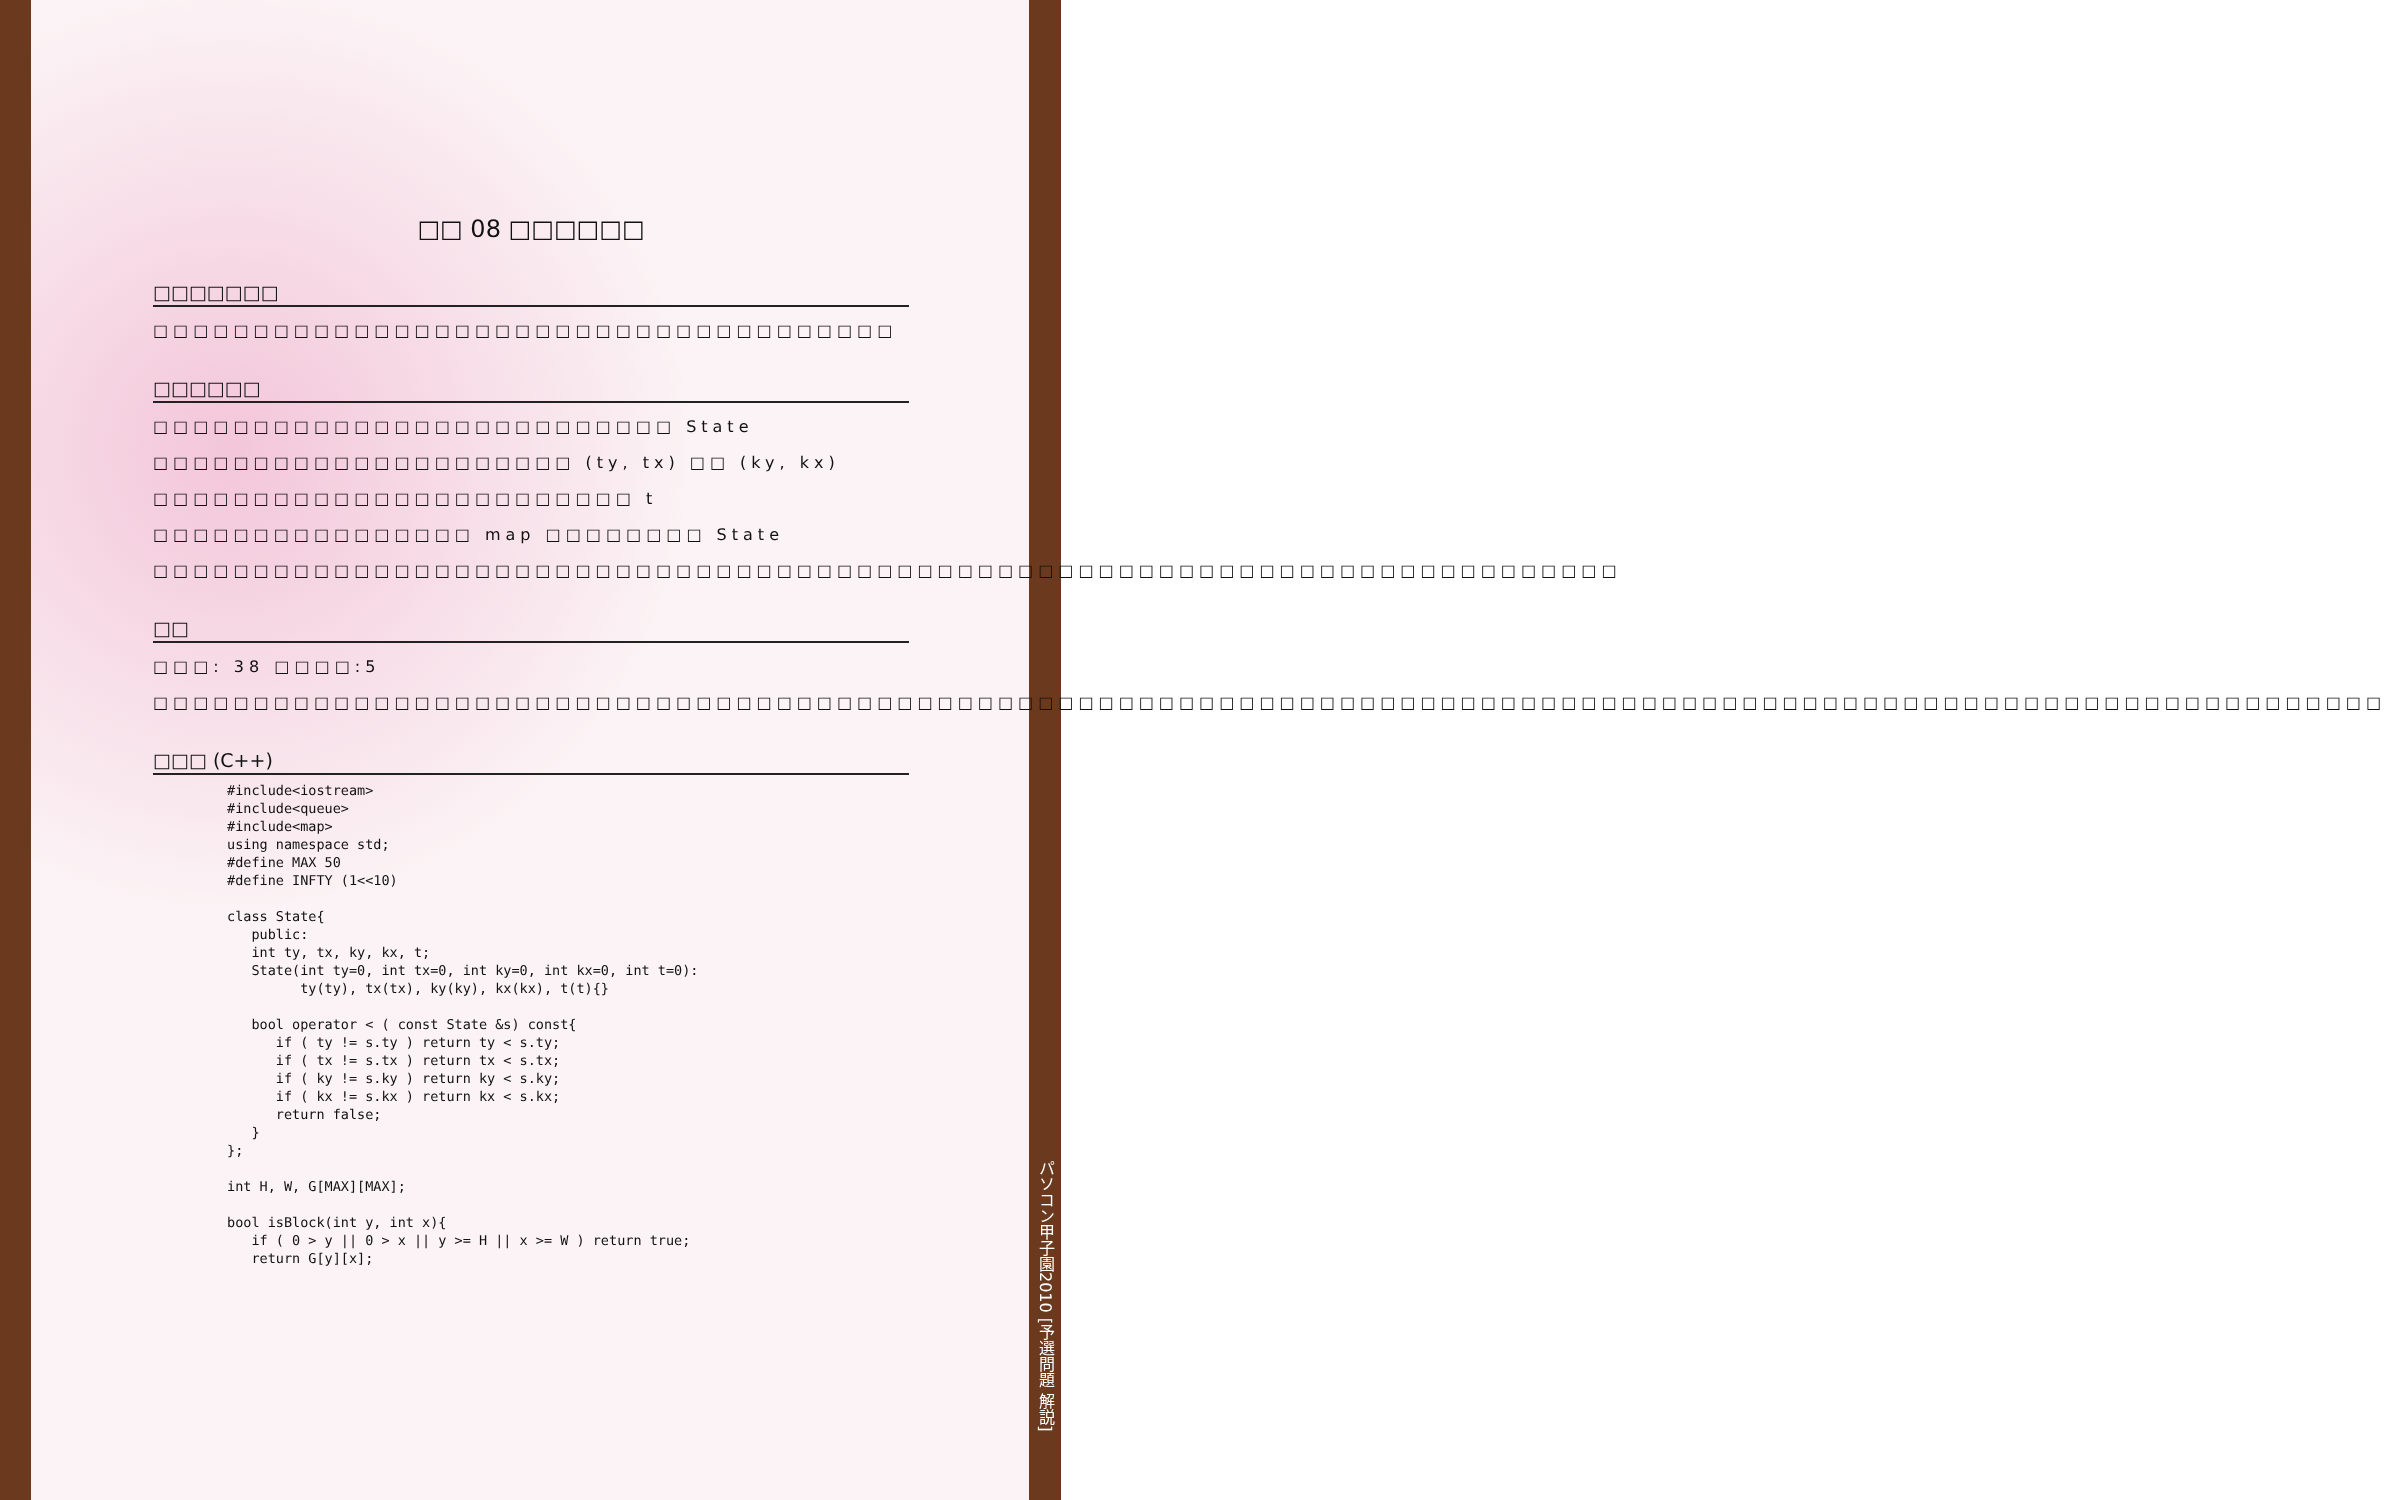□□ 08 □□□□□□
□□□□□□□
□□□□□□□□□□□□□□□□□□□□□□□□□□□□□□□□□□□□□
□□□□□□
□□□□□□□□□□□□□□□□□□□□□□□□□□ State □□□□□□□□□□□□□□□□□□□□□ (ty, tx) □□ (ky, kx) □□□□□□□□□□□□□□□□□□□□□□□□ t □□□□□□□□□□□□□□□□ map □□□□□□□□ State □□□□□□□□□□□□□□□□□□□□□□□□□□□□□□□□□□□□□□□□□□□□□□□□□□□□□□□□□□□□□□□□□□□□□□□□□
□□
□□□: 38 □□□□:5
□□□□□□□□□□□□□□□□□□□□□□□□□□□□□□□□□□□□□□□□□□□□□□□□□□□□□□□□□□□□□□□□□□□□□□□□□□□□□□□□□□□□□□□□□□□□□□□□□□□□□□□□□□□□□□□
□□□ (C++)
#include<iostream>
#include<queue>
#include<map>
using namespace std;
#define MAX 50
#define INFTY (1<<10)

class State{
   public:
   int ty, tx, ky, kx, t;
   State(int ty=0, int tx=0, int ky=0, int kx=0, int t=0):
         ty(ty), tx(tx), ky(ky), kx(kx), t(t){}

   bool operator < ( const State &s) const{
      if ( ty != s.ty ) return ty < s.ty;
      if ( tx != s.tx ) return tx < s.tx;
      if ( ky != s.ky ) return ky < s.ky;
      if ( kx != s.kx ) return kx < s.kx;
      return false;
   }
};

int H, W, G[MAX][MAX];

bool isBlock(int y, int x){
   if ( 0 > y || 0 > x || y >= H || x >= W ) return true;
   return G[y][x];
パソコン甲子園2010 [予選問題 解説]